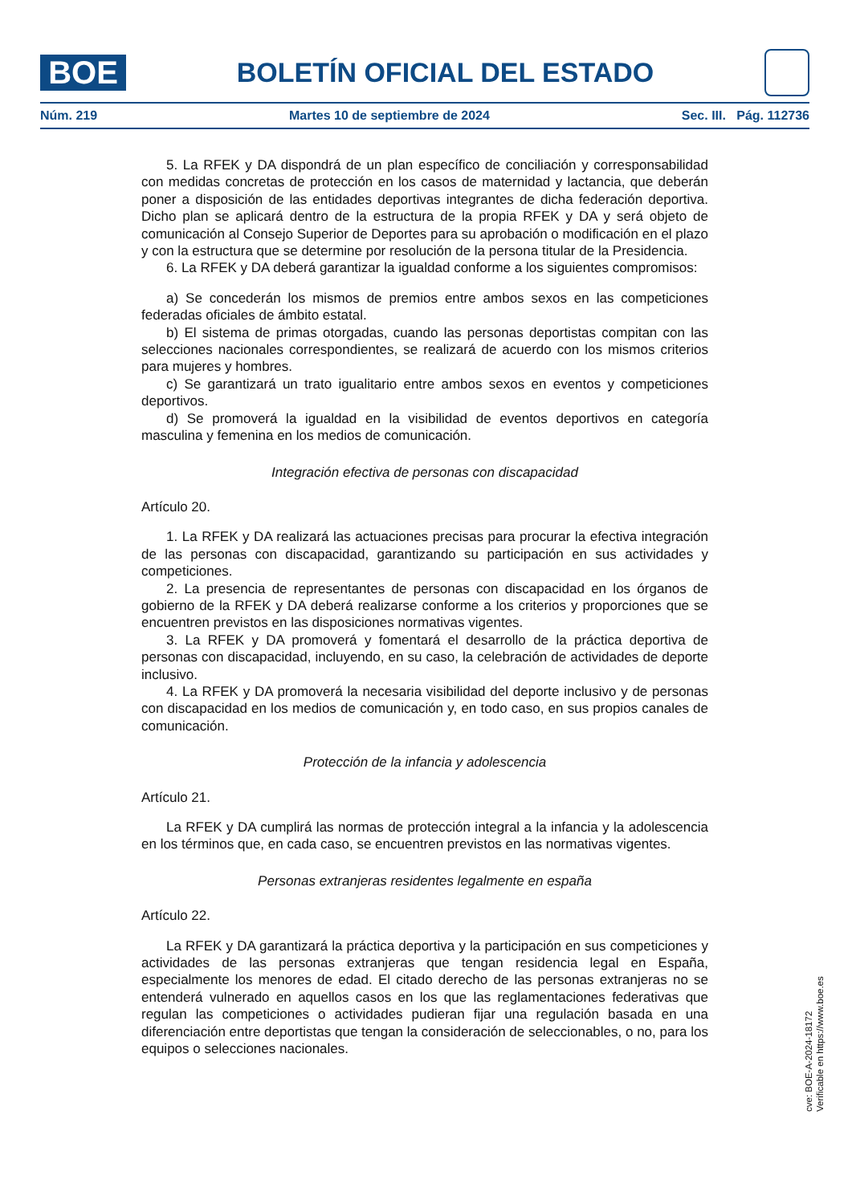BOE
BOLETÍN OFICIAL DEL ESTADO
Núm. 219 Martes 10 de septiembre de 2024 Sec. III. Pág. 112736
5. La RFEK y DA dispondrá de un plan específico de conciliación y corresponsabilidad con medidas concretas de protección en los casos de maternidad y lactancia, que deberán poner a disposición de las entidades deportivas integrantes de dicha federación deportiva. Dicho plan se aplicará dentro de la estructura de la propia RFEK y DA y será objeto de comunicación al Consejo Superior de Deportes para su aprobación o modificación en el plazo y con la estructura que se determine por resolución de la persona titular de la Presidencia.
6. La RFEK y DA deberá garantizar la igualdad conforme a los siguientes compromisos:
a) Se concederán los mismos de premios entre ambos sexos en las competiciones federadas oficiales de ámbito estatal.
b) El sistema de primas otorgadas, cuando las personas deportistas compitan con las selecciones nacionales correspondientes, se realizará de acuerdo con los mismos criterios para mujeres y hombres.
c) Se garantizará un trato igualitario entre ambos sexos en eventos y competiciones deportivos.
d) Se promoverá la igualdad en la visibilidad de eventos deportivos en categoría masculina y femenina en los medios de comunicación.
Integración efectiva de personas con discapacidad
Artículo 20.
1. La RFEK y DA realizará las actuaciones precisas para procurar la efectiva integración de las personas con discapacidad, garantizando su participación en sus actividades y competiciones.
2. La presencia de representantes de personas con discapacidad en los órganos de gobierno de la RFEK y DA deberá realizarse conforme a los criterios y proporciones que se encuentren previstos en las disposiciones normativas vigentes.
3. La RFEK y DA promoverá y fomentará el desarrollo de la práctica deportiva de personas con discapacidad, incluyendo, en su caso, la celebración de actividades de deporte inclusivo.
4. La RFEK y DA promoverá la necesaria visibilidad del deporte inclusivo y de personas con discapacidad en los medios de comunicación y, en todo caso, en sus propios canales de comunicación.
Protección de la infancia y adolescencia
Artículo 21.
La RFEK y DA cumplirá las normas de protección integral a la infancia y la adolescencia en los términos que, en cada caso, se encuentren previstos en las normativas vigentes.
Personas extranjeras residentes legalmente en españa
Artículo 22.
La RFEK y DA garantizará la práctica deportiva y la participación en sus competiciones y actividades de las personas extranjeras que tengan residencia legal en España, especialmente los menores de edad. El citado derecho de las personas extranjeras no se entenderá vulnerado en aquellos casos en los que las reglamentaciones federativas que regulan las competiciones o actividades pudieran fijar una regulación basada en una diferenciación entre deportistas que tengan la consideración de seleccionables, o no, para los equipos o selecciones nacionales.
cve: BOE-A-2024-18172
Verificable en https://www.boe.es